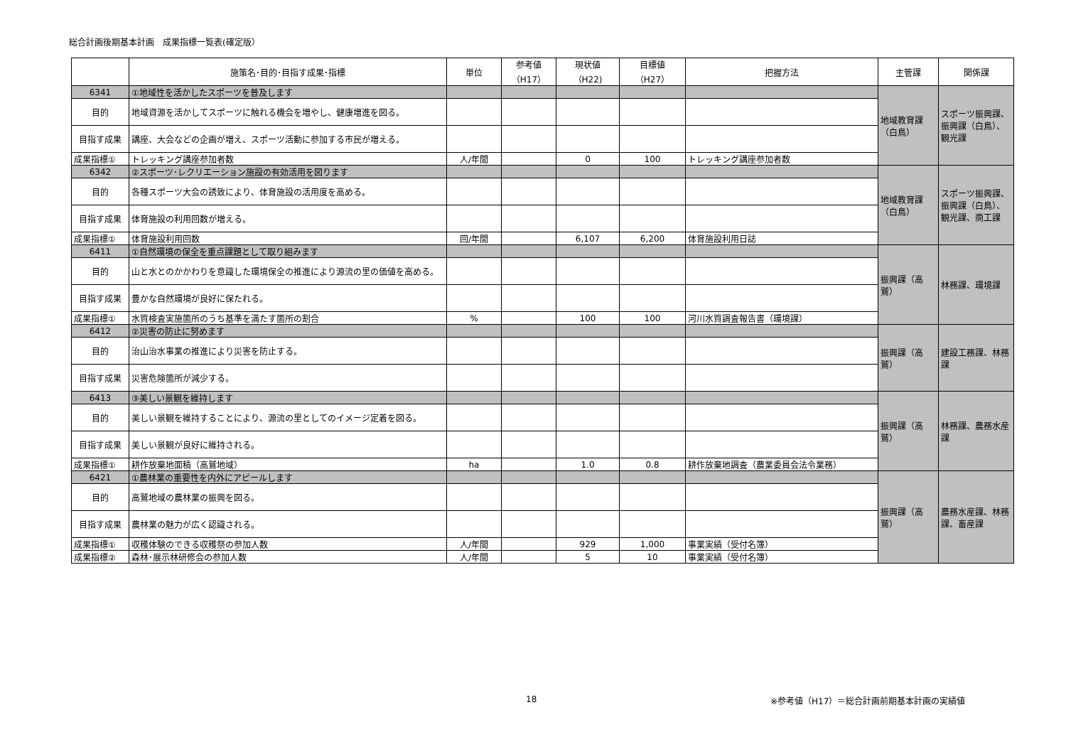総合計画後期基本計画　成果指標一覧表(確定版）
| | 施策名･目的･目指す成果･指標 | 単位 | 参考値 （H17） | 現状値 （H22) | 目標値 （H27） | 把握方法 | 主管課 | 関係課 |
| --- | --- | --- | --- | --- | --- | --- | --- | --- |
| 6341 | ①地域性を活かしたスポーツを普及します | | | | | | 地域教育課（白鳥） | スポーツ振興課、振興課（白鳥）、観光課 |
| 目的 | 地域資源を活かしてスポーツに触れる機会を増やし、健康増進を図る。 | | | | | | | |
| 目指す成果 | 講座、大会などの企画が増え、スポーツ活動に参加する市民が増える。 | | | | | | | |
| 成果指標① | トレッキング講座参加者数 | 人/年間 | | 0 | 100 | トレッキング講座参加者数 | | |
| 6342 | ②スポーツ･レクリエーション施設の有効活用を図ります | | | | | | 地域教育課（白鳥） | スポーツ振興課、振興課（白鳥）、観光課、商工課 |
| 目的 | 各種スポーツ大会の誘致により、体育施設の活用度を高める。 | | | | | | | |
| 目指す成果 | 体育施設の利用回数が増える。 | | | | | | | |
| 成果指標① | 体育施設利用回数 | 回/年間 | | 6,107 | 6,200 | 体育施設利用日誌 | | |
| 6411 | ①自然環境の保全を重点課題として取り組みます | | | | | | 振興課（高鷲） | 林務課、環境課 |
| 目的 | 山と水とのかかわりを意識した環境保全の推進により源流の里の価値を高める。 | | | | | | | |
| 目指す成果 | 豊かな自然環境が良好に保たれる。 | | | | | | | |
| 成果指標① | 水質検査実施箇所のうち基準を満たす箇所の割合 | % | | 100 | 100 | 河川水質調査報告書（環境課） | | |
| 6412 | ②災害の防止に努めます | | | | | | 振興課（高鷲） | 建設工務課、林務課 |
| 目的 | 治山治水事業の推進により災害を防止する。 | | | | | | | |
| 目指す成果 | 災害危険箇所が減少する。 | | | | | | | |
| 6413 | ③美しい景観を維持します | | | | | | 振興課（高鷲） | 林務課、農務水産課 |
| 目的 | 美しい景観を維持することにより、源流の里としてのイメージ定着を図る。 | | | | | | | |
| 目指す成果 | 美しい景観が良好に維持される。 | | | | | | | |
| 成果指標① | 耕作放棄地面積（高鷲地域） | ha | | 1.0 | 0.8 | 耕作放棄地調査（農業委員会法令業務） | | |
| 6421 | ①農林業の重要性を内外にアピールします | | | | | | 振興課（高鷲） | 農務水産課、林務課、畜産課 |
| 目的 | 高鷲地域の農林業の振興を図る。 | | | | | | | |
| 目指す成果 | 農林業の魅力が広く認識される。 | | | | | | | |
| 成果指標① | 収穫体験のできる収穫祭の参加人数 | 人/年間 | | 929 | 1,000 | 事業実績（受付名簿） | | |
| 成果指標② | 森林･展示林研修会の参加人数 | 人/年間 | | 5 | 10 | 事業実績（受付名簿） | | |
18
※参考値（H17）＝総合計画前期基本計画の実績値